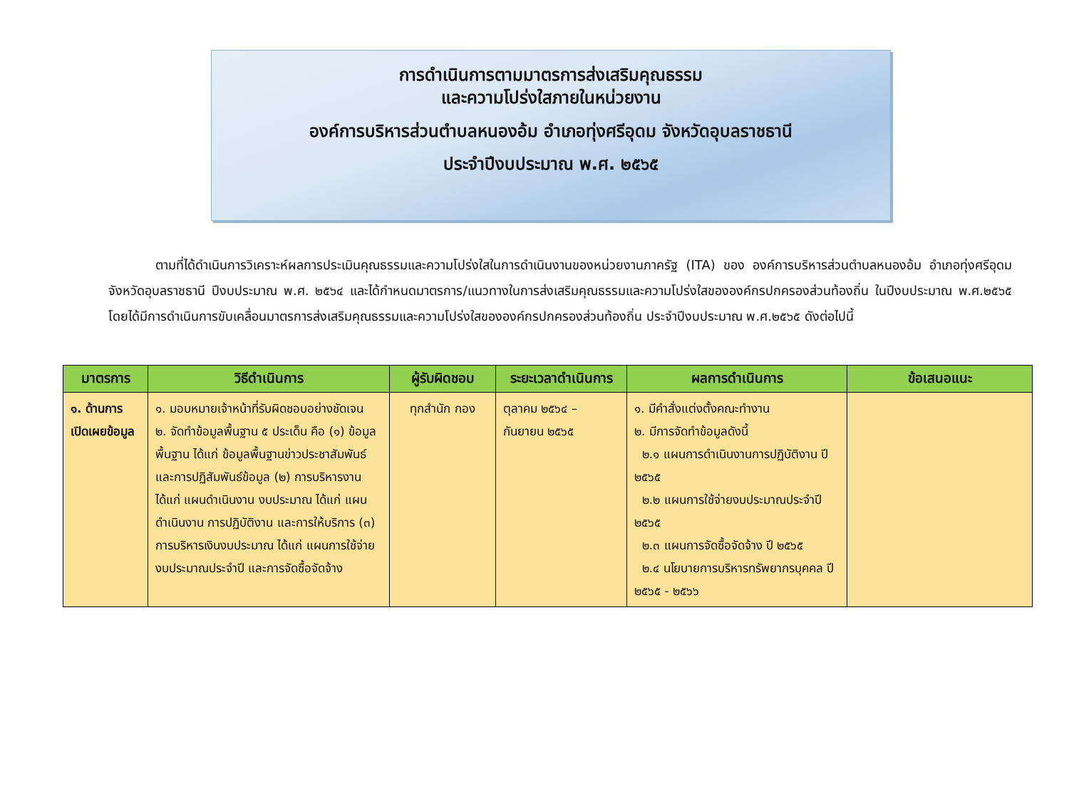การดำเนินการตามมาตรการส่งเสริมคุณธรรม
และความโปร่งใสภายในหน่วยงาน
องค์การบริหารส่วนตำบลหนองอ้ม อำเภอทุ่งศรีอุดม จังหวัดอุบลราชธานี
ประจำปีงบประมาณ พ.ศ. ๒๕๖๕
ตามที่ได้ดำเนินการวิเคราะห์ผลการประเมินคุณธรรมและความโปร่งใสในการดำเนินงานของหน่วยงานภาครัฐ (ITA) ของ องค์การบริหารส่วนตำบลหนองอ้ม อำเภอทุ่งศรีอุดม จังหวัดอุบลราชธานี ปีงบประมาณ พ.ศ. ๒๕๖๔ และได้กำหนดมาตรการ/แนวทางในการส่งเสริมคุณธรรมและความโปร่งใสขององค์กรปกครองส่วนท้องถิ่น ในปีงบประมาณ พ.ศ.๒๕๖๕ โดยได้มีการดำเนินการขับเคลื่อนมาตรการส่งเสริมคุณธรรมและความโปร่งใสขององค์กรปกครองส่วนท้องถิ่น ประจำปีงบประมาณ พ.ศ.๒๕๖๕ ดังต่อไปนี้
| มาตรการ | วิธีดำเนินการ | ผู้รับผิดชอบ | ระยะเวลาดำเนินการ | ผลการดำเนินการ | ข้อเสนอแนะ |
| --- | --- | --- | --- | --- | --- |
| ๑. ด้านการเปิดเผยข้อมูล | ๑. มอบหมายเจ้าหน้าที่รับผิดชอบอย่างชัดเจน ๒. จัดทำข้อมูลพื้นฐาน ๕ ประเด็น คือ (๑) ข้อมูลพื้นฐาน ได้แก่ ข้อมูลพื้นฐานข่าวประชาสัมพันธ์ และการปฏิสัมพันธ์ข้อมูล (๒) การบริหารงาน ได้แก่ แผนดำเนินงาน งบประมาณ ได้แก่ แผนดำเนินงาน การปฏิบัติงาน และการให้บริการ (๓) การบริหารเงินงบประมาณ ได้แก่ แผนการใช้จ่ายงบประมาณประจำปี และการจัดซื้อจัดจ้าง | ทุกสำนัก กอง | ตุลาคม ๒๕๖๔ – กันยายน ๒๕๖๕ | ๑. มีคำสั่งแต่งตั้งคณะทำงาน ๒. มีการจัดทำข้อมูลดังนี้ ๒.๑ แผนการดำเนินงานการปฏิบัติงาน ปี ๒๕๖๕ ๒.๒ แผนการใช้จ่ายงบประมาณประจำปี ๒๕๖๕ ๒.๓ แผนการจัดซื้อจัดจ้าง ปี ๒๕๖๕ ๒.๔ นโยบายการบริหารทรัพยากรบุคคล ปี ๒๕๖๕ - ๒๕๖๖ | |